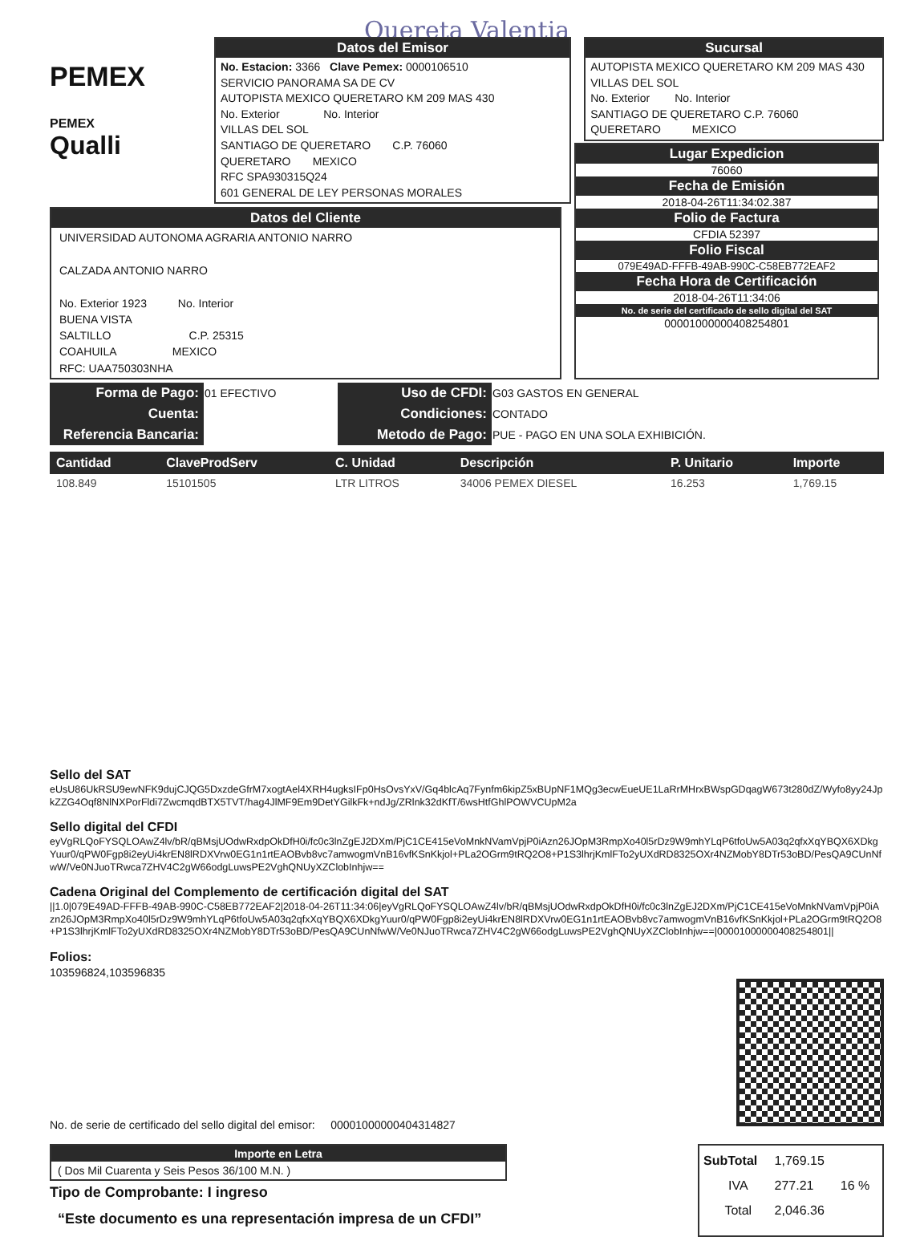Quereta Valentia
PEMEX
PEMEX
Qualli
Datos del Emisor
No. Estacion: 3366 Clave Pemex: 0000106510
SERVICIO PANORAMA SA DE CV
AUTOPISTA MEXICO QUERETARO KM 209 MAS 430
No. Exterior No. Interior
VILLAS DEL SOL
SANTIAGO DE QUERETARO C.P. 76060
QUERETARO MEXICO
RFC SPA930315Q24
601 GENERAL DE LEY PERSONAS MORALES
Sucursal
AUTOPISTA MEXICO QUERETARO KM 209 MAS 430
VILLAS DEL SOL
No. Exterior No. Interior
SANTIAGO DE QUERETARO C.P. 76060
QUERETARO MEXICO
Datos del Cliente
UNIVERSIDAD AUTONOMA AGRARIA ANTONIO NARRO
CALZADA ANTONIO NARRO
No. Exterior 1923 No. Interior
BUENA VISTA
SALTILLO C.P. 25315
COAHUILA MEXICO
RFC: UAA750303NHA
Lugar Expedicion
76060
Fecha de Emisión
2018-04-26T11:34:02.387
Folio de Factura
CFDIA 52397
Folio Fiscal
079E49AD-FFFB-49AB-990C-C58EB772EAF2
Fecha Hora de Certificación
2018-04-26T11:34:06
No. de serie del certificado de sello digital del SAT
00001000000408254801
| Forma de Pago: | 01 EFECTIVO | Uso de CFDI: | G03 GASTOS EN GENERAL |
| Cuenta: | | Condiciones: | CONTADO |
| Referencia Bancaria: | | Metodo de Pago: | PUE - PAGO EN UNA SOLA EXHIBICIÓN. |
| Cantidad | ClaveProdServ | C. Unidad | Descripción | P. Unitario | Importe |
| --- | --- | --- | --- | --- | --- |
| 108.849 | 15101505 | LTR LITROS | 34006 PEMEX DIESEL | 16.253 | 1,769.15 |
Sello del SAT
eUsU86UkRSU9ewNFK9dujCJQG5DxzdeGfrM7xogtAel4XRH4ugksIFp0HsOvsYxV/Gq4blcAq7Fynfm6kipZ5xBUpNF1MQg3ecwEueUE1LaRrMHrxBWspGDqagW673t280dZ/Wyfo8yy24JpkZZG4Oqf8NlNXPorFldi7ZwcmqdBTX5TVT/hag4JlMF9Em9DetYGilkFk+ndJg/ZRlnk32dKfT/6wsHtfGhlPOWVCUpM2a
Sello digital del CFDI
eyVgRLQoFYSQLOAwZ4lv/bR/qBMsjUOdwRxdpOkDfH0i/fc0c3lnZgEJ2DXm/PjC1CE415eVoMnkNVamVpjP0iAzn26JOpM3RmpXo40l5rDz9W9mhYLqP6tfoUw5A03q2qfxXqYBQX6XDkgYuur0/qPW0Fgp8i2eyUi4krEN8lRDXVrw0EG1n1rtEAOBvb8vc7amwogmVnB16vfKSnKkjol+PLa2OGrm9tRQ2O8+P1S3lhrjKmlFTo2yUXdRD8325OXr4NZMobY8DTr53oBD/PesQA9CUnNfwW/Ve0NJuoTRwca7ZHV4C2gW66odgLuwsPE2VghQNUyXZClobInhjw==
Cadena Original del Complemento de certificación digital del SAT
||1.0|079E49AD-FFFB-49AB-990C-C58EB772EAF2|2018-04-26T11:34:06|eyVgRLQoFYSQLOAwZ4lv/bR/qBMsjUOdwRxdpOkDfH0i/fc0c3lnZgEJ2DXm/PjC1CE415eVoMnkNVamVpjP0iAzn26JOpM3RmpXo40l5rDz9W9mhYLqP6tfoUw5A03q2qfxXqYBQX6XDkgYuur0/qPW0Fgp8i2eyUi4krEN8lRDXVrw0EG1n1rtEAOBvb8vc7amwogmVnB16vfKSnKkjol+PLa2OGrm9tRQ2O8+P1S3lhrjKmlFTo2yUXdRD8325OXr4NZMobY8DTr53oBD/PesQA9CUnNfwW/Ve0NJuoTRwca7ZHV4C2gW66odgLuwsPE2VghQNUyXZClobInhjw==|00001000000408254801||
Folios:
103596824,103596835
No. de serie de certificado del sello digital del emisor: 00001000000404314827
Importe en Letra
( Dos Mil Cuarenta y Seis Pesos 36/100 M.N. )
Tipo de Comprobante: I ingreso
“Este documento es una representación impresa de un CFDI”
| SubTotal | 1,769.15 | |
| IVA | 277.21 | 16 % |
| Total | 2,046.36 | |